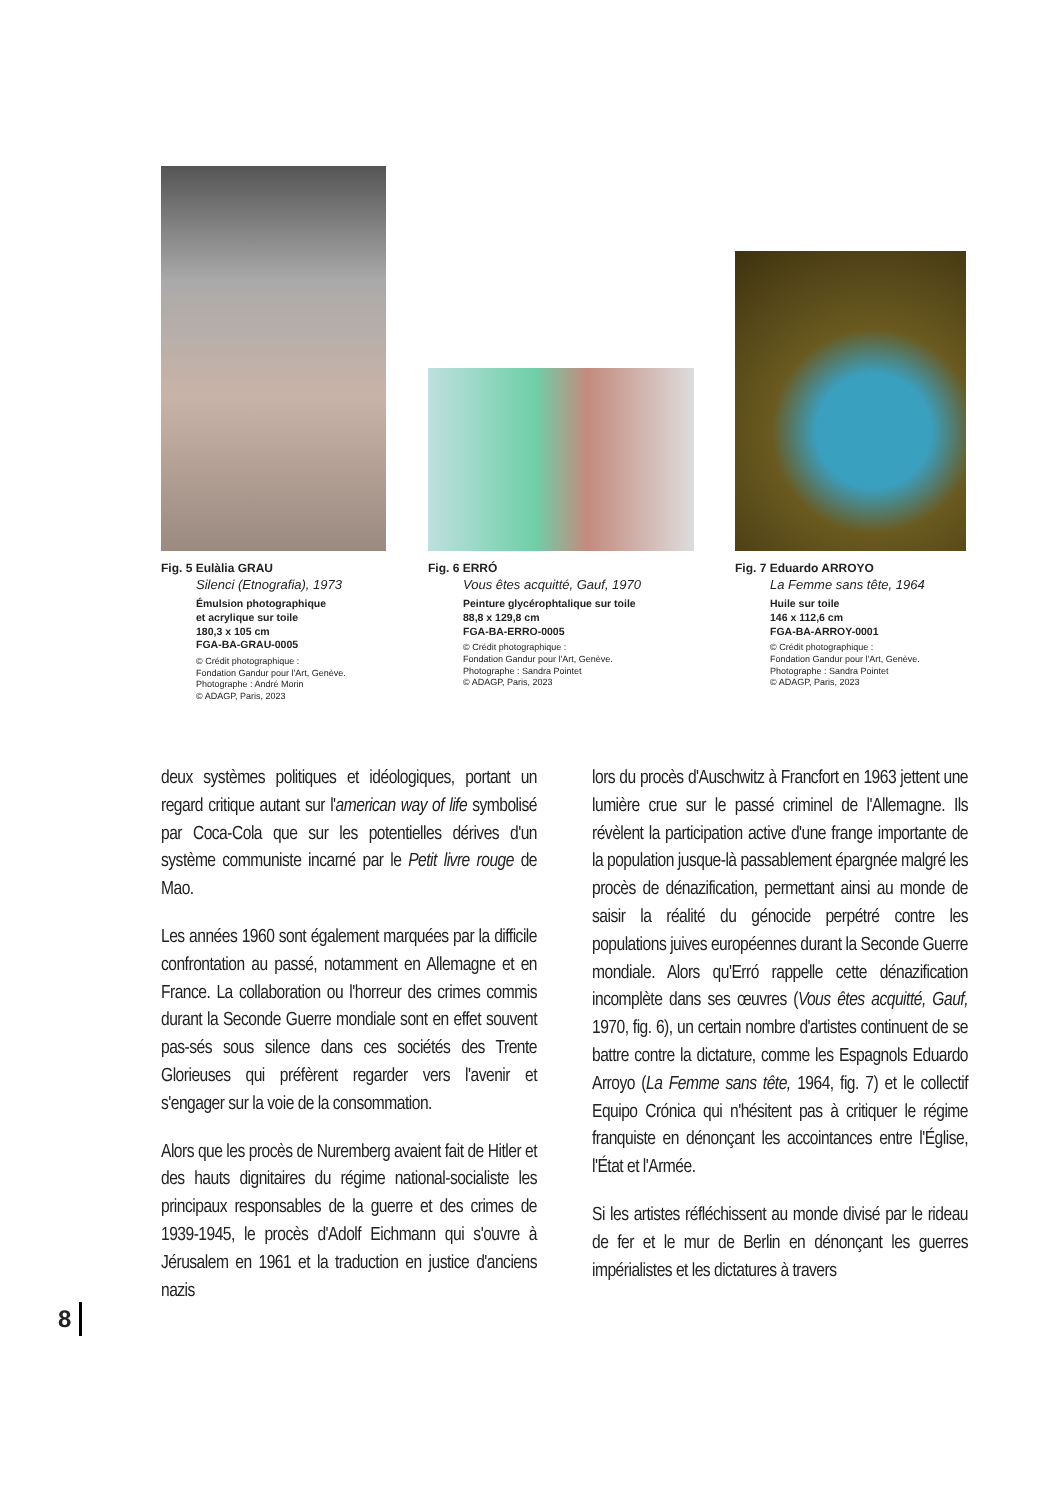Fig. 5 Eulàlia GRAU
Silenci (Etnografia), 1973
Émulsion photographique
et acrylique sur toile
180,3 x 105 cm
FGA-BA-GRAU-0005
© Crédit photographique :
Fondation Gandur pour l'Art, Genève.
Photographe : André Morin
© ADAGP, Paris, 2023
Fig. 6 ERRÓ
Vous êtes acquitté, Gauf, 1970
Peinture glycérophtalique sur toile
88,8 x 129,8 cm
FGA-BA-ERRO-0005
© Crédit photographique :
Fondation Gandur pour l'Art, Genève.
Photographe : Sandra Pointet
© ADAGP, Paris, 2023
Fig. 7 Eduardo ARROYO
La Femme sans tête, 1964
Huile sur toile
146 x 112,6 cm
FGA-BA-ARROY-0001
© Crédit photographique :
Fondation Gandur pour l'Art, Genève.
Photographe : Sandra Pointet
© ADAGP, Paris, 2023
deux systèmes politiques et idéologiques, portant un regard critique autant sur l'american way of life symbolisé par Coca-Cola que sur les potentielles dérives d'un système communiste incarné par le Petit livre rouge de Mao.
Les années 1960 sont également marquées par la difficile confrontation au passé, notamment en Allemagne et en France. La collaboration ou l'horreur des crimes commis durant la Seconde Guerre mondiale sont en effet souvent pas-sés sous silence dans ces sociétés des Trente Glorieuses qui préfèrent regarder vers l'avenir et s'engager sur la voie de la consommation.
Alors que les procès de Nuremberg avaient fait de Hitler et des hauts dignitaires du régime national-socialiste les principaux responsables de la guerre et des crimes de 1939-1945, le procès d'Adolf Eichmann qui s'ouvre à Jérusalem en 1961 et la traduction en justice d'anciens nazis
lors du procès d'Auschwitz à Francfort en 1963 jettent une lumière crue sur le passé criminel de l'Allemagne. Ils révèlent la participation active d'une frange importante de la population jusque-là passablement épargnée malgré les procès de dénazification, permettant ainsi au monde de saisir la réalité du génocide perpétré contre les populations juives européennes durant la Seconde Guerre mondiale. Alors qu'Erró rappelle cette dénazification incomplète dans ses œuvres (Vous êtes acquitté, Gauf, 1970, fig. 6), un certain nombre d'artistes continuent de se battre contre la dictature, comme les Espagnols Eduardo Arroyo (La Femme sans tête, 1964, fig. 7) et le collectif Equipo Crónica qui n'hésitent pas à critiquer le régime franquiste en dénonçant les accointances entre l'Église, l'État et l'Armée.
Si les artistes réfléchissent au monde divisé par le rideau de fer et le mur de Berlin en dénonçant les guerres impérialistes et les dictatures à travers
8